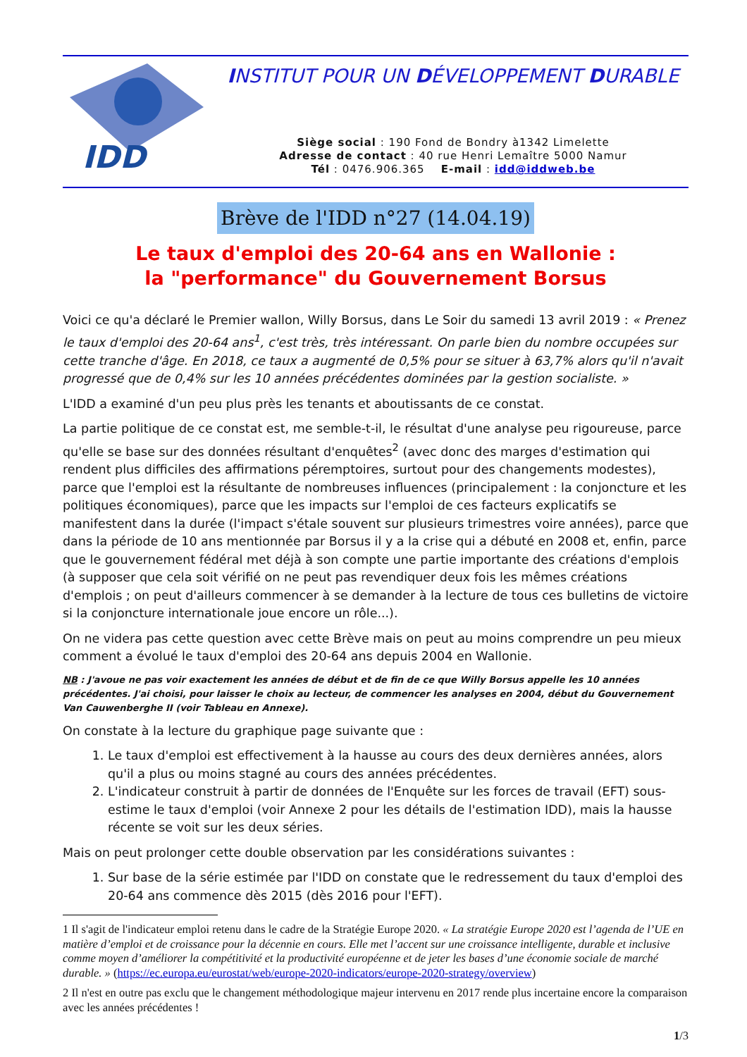IDD
INSTITUT POUR UN DÉVELOPPEMENT DURABLE
Siège social : 190 Fond de Bondry à1342 Limelette
Adresse de contact : 40 rue Henri Lemaître 5000 Namur
Tél : 0476.906.365 E-mail : idd@iddweb.be
Brève de l'IDD n°27 (14.04.19)
Le taux d'emploi des 20-64 ans en Wallonie :
la "performance" du Gouvernement Borsus
Voici ce qu'a déclaré le Premier wallon, Willy Borsus, dans Le Soir du samedi 13 avril 2019 : « Prenez le taux d'emploi des 20-64 ans<sup>1</sup>, c'est très, très intéressant. On parle bien du nombre occupées sur cette tranche d'âge. En 2018, ce taux a augmenté de 0,5% pour se situer à 63,7% alors qu'il n'avait progressé que de 0,4% sur les 10 années précédentes dominées par la gestion socialiste. »
L'IDD a examiné d'un peu plus près les tenants et aboutissants de ce constat.
La partie politique de ce constat est, me semble-t-il, le résultat d'une analyse peu rigoureuse, parce qu'elle se base sur des données résultant d'enquêtes<sup>2</sup> (avec donc des marges d'estimation qui rendent plus difficiles des affirmations péremptoires, surtout pour des changements modestes), parce que l'emploi est la résultante de nombreuses influences (principalement : la conjoncture et les politiques économiques), parce que les impacts sur l'emploi de ces facteurs explicatifs se manifestent dans la durée (l'impact s'étale souvent sur plusieurs trimestres voire années), parce que dans la période de 10 ans mentionnée par Borsus il y a la crise qui a débuté en 2008 et, enfin, parce que le gouvernement fédéral met déjà à son compte une partie importante des créations d'emplois (à supposer que cela soit vérifié on ne peut pas revendiquer deux fois les mêmes créations d'emplois ; on peut d'ailleurs commencer à se demander à la lecture de tous ces bulletins de victoire si la conjoncture internationale joue encore un rôle...).
On ne videra pas cette question avec cette Brève mais on peut au moins comprendre un peu mieux comment a évolué le taux d'emploi des 20-64 ans depuis 2004 en Wallonie.
NB : J'avoue ne pas voir exactement les années de début et de fin de ce que Willy Borsus appelle les 10 années précédentes. J'ai choisi, pour laisser le choix au lecteur, de commencer les analyses en 2004, début du Gouvernement Van Cauwenberghe II (voir Tableau en Annexe).
On constate à la lecture du graphique page suivante que :
1. Le taux d'emploi est effectivement à la hausse au cours des deux dernières années, alors qu'il a plus ou moins stagné au cours des années précédentes.
2. L'indicateur construit à partir de données de l'Enquête sur les forces de travail (EFT) sous-estime le taux d'emploi (voir Annexe 2 pour les détails de l'estimation IDD), mais la hausse récente se voit sur les deux séries.
Mais on peut prolonger cette double observation par les considérations suivantes :
1. Sur base de la série estimée par l'IDD on constate que le redressement du taux d'emploi des 20-64 ans commence dès 2015 (dès 2016 pour l'EFT).
1 Il s'agit de l'indicateur emploi retenu dans le cadre de la Stratégie Europe 2020. « La stratégie Europe 2020 est l’agenda de l’UE en matière d’emploi et de croissance pour la décennie en cours. Elle met l’accent sur une croissance intelligente, durable et inclusive comme moyen d’améliorer la compétitivité et la productivité européenne et de jeter les bases d’une économie sociale de marché durable. » (https://ec.europa.eu/eurostat/web/europe-2020-indicators/europe-2020-strategy/overview)
2 Il n'est en outre pas exclu que le changement méthodologique majeur intervenu en 2017 rende plus incertaine encore la comparaison avec les années précédentes !
1/3